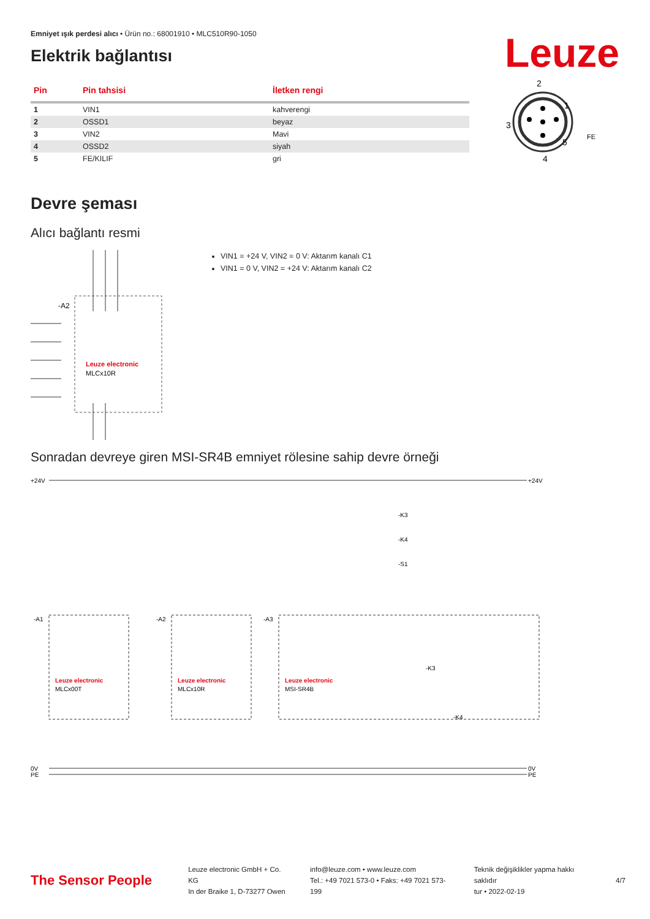Emniyet ışık perdesi alıcı • Ürün no.: 68001910 • MLC510R90-1050
Elektrik bağlantısı
Leuze
| Pin | Pin tahsisi | İletken rengi |
| --- | --- | --- |
| 1 | VIN1 | kahverengi |
| 2 | OSSD1 | beyaz |
| 3 | VIN2 | Mavi |
| 4 | OSSD2 | siyah |
| 5 | FE/KILIF | gri |
2
1
3
5
4
FE
Devre şeması
Alıcı bağlantı resmi
-A2
Leuze electronic
MLCx10R
VIN1 = +24 V, VIN2 = 0 V: Aktarım kanalı C1
VIN1 = 0 V, VIN2 = +24 V: Aktarım kanalı C2
Sonradan devreye giren MSI-SR4B emniyet rölesine sahip devre örneği
+24V
+24V
0V
PE
0V
PE
Leuze electronic
MLCx00T
Leuze electronic
MLCx10R
Leuze electronic
MSI-SR4B
-A1
-A2
-A3
-K3
-K4
-S1
-K3
-K4
The Sensor People
Leuze electronic GmbH + Co. KG
In der Braike 1, D-73277 Owen
info@leuze.com • www.leuze.com
Tel.: +49 7021 573-0 • Faks: +49 7021 573-199
Teknik değişiklikler yapma hakkı saklıdır
tur • 2022-02-19
4/7